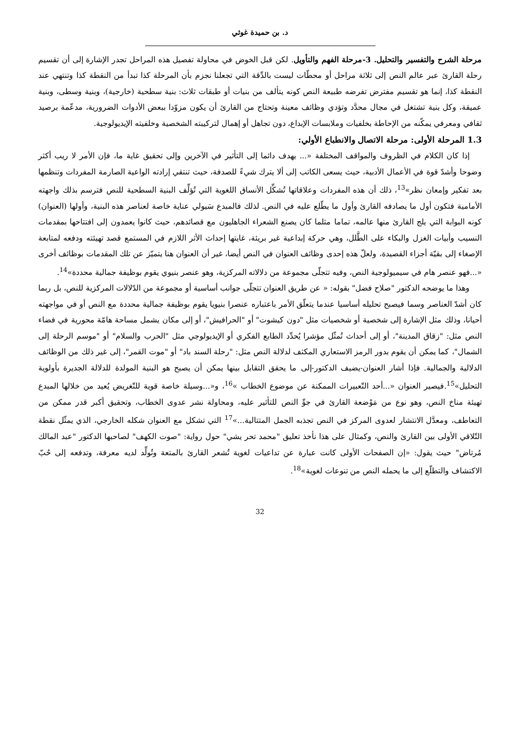د. بن حميدة غوثي
مرحلة الشرح والتفسير والتحليل. 3-مرحلة الفهم والتأويل. لكن قبل الخوض في محاولة تفصيل هذه المراحل تجدر الإشارة إلى أن تقسيم رحلة القارئ عبر عالم النص إلى ثلاثة مراحل أو محطّات ليست بالدِّقة التي تجعلنا نجزم بأن المرحلة كذا تبدأ من النقطة كذا وتنتهي عند النقطة كذا، إنما هو تقسيم مفترض تفرضه طبيعة النص كونه يتألف من بنيات أو طبقات ثلاث: بنية سطحية (خارجية)، وبنية وسطى، وبنية عميقة، وكل بنية تشتغل في مجال محدَّد وتؤدي وظائف معينة وتحتاج من القارئ أن يكون مزوّدا ببعض الأدوات الضرورية، مدعّمة برصيد ثقافي ومعرفي يمكّنه من الإحاطة بخلفيات وملابسات الإبداع، دون تجاهل أو إهمال لتركيبته الشخصية وخلفيته الإيديولوجية.
1.3 المرحلة الأولى: مرحلة الاتصال والانطباع الأولي:
إذا كان الكلام في الظروف والمواقف المختلفة «... يهدف دائما إلى التأثير في الآخرين وإلى تحقيق غاية ما، فإن الأمر لا ريب أكثر وضوحا وأشدّ قوة في الأعمال الأدبية، حيث يسعى الكاتب إلى ألا يترك شيءً للصدفة، حيث تنتقي إرادته الواعية الصارمة المفردات وتنظمها بعد تفكير وإمعان نظر»<sup>13</sup>، ذلك أن هذه المفردات وعلاقاتها تُشكِّل الأنساق اللغوية التي تُؤلِّف البنية السطحية للنص فترسم بذلك واجهته الأمامية فتكون أول ما يصادفه القارئ وأول ما يطّلع عليه في النص. لذلك فالمبدع سَيولي عناية خاصة لعناصر هذه البنية، وأولها (العنوان) كونه البوابة التي يلج القارئ منها عالمه، تماما مثلما كان يصنع الشعراء الجاهليون مع قصائدهم، حيث كانوا يعمدون إلى افتتاحها بمقدمات النسيب وأبيات الغزل والبكاء على الطَّلل، وهي حركة إبداعية غير بريئة، غايتها إحداث الأثر اللازم في المستمع قصد تهيئته ودفعه لمتابعة الإصغاء إلى بقيّة أجزاء القصيدة، ولعلّ هذه إحدى وظائف العنوان في النص أيضا، غير أن العنوان هنا يتميّز عن تلك المقدمات بوظائف أخرى «...فهو عنصر هام في سيميولوجية النص، وفيه تتجلّى مجموعة من دلالاته المركزية، وهو عنصر بنيوي يقوم بوظيفة جمالية محددة»<sup>14</sup>.
وهذا ما يوضحه الدكتور "صلاح فضل" بقوله: « عن طريق العنوان تتجلّى جوانب أساسية أو مجموعة من الدّلالات المركزية للنص، بل ربما كان أشدّ العناصر وسما فيصبح تحليله أساسيا عندما يتعلّق الأمر باعتباره عنصرا بنيويا يقوم بوظيفة جمالية محددة مع النص أو في مواجهته أحيانا، وذلك مثل الإشارة إلى شخصية أو شخصيات مثل "دون كيشوت" أو "الحرافيش"، أو إلى مكان يشمل مساحة هامّة محورية في فضاء النص مثل: "زقاق المدينة"، أو إلى أحداث تُمثّل مؤشرا يُحدِّد الطابع الفكري أو الإيديولوجي مثل "الحرب والسلام" أو "موسم الرحلة إلى الشمال"، كما يمكن أن يقوم بدور الرمز الاستعاري المكثف لدلالة النص مثل: "رحلة السند باد" أو "موت القمر"، إلى غير ذلك من الوظائف الدلالية والجمالية. فإذا أشار العنوان-يضيف الدكتور-إلى ما يحقق التقابل بينها يمكن أن يصبح هو البنية المولدة للدلالة الجديرة بأولوية التحليل»<sup>15</sup>.فيصير العنوان «...أحد التّعبيرات الممكنة عن موضوع الخطاب »<sup>16</sup>، و«...وسيلة خاصة قوية للتّغريض يُعيد من خلالها المبدع تهيئة مناخ النص، وهو نوع من مَوْضعة القارئ في جوِّ النص للتأثير عليه، ومحاولة نشر عدوى الخطاب، وتحقيق أكبر قدر ممكن من التعاطف، ومعدَّل الانتشار لعدوى المركز في النص تجذبه الجمل المتتالية...»<sup>17</sup> التي تشكل مع العنوان شكله الخارجي، الذي يمثّل نقطة التّلاقي الأولى بين القارئ والنص، وكمثال على هذا نأخذ تعليق "محمد تحر يشي" حول رواية: "صوت الكهف" لصاحبها الدكتور "عبد المالك مُرتاض" حيث يقول: «إن الصفحات الأولى كانت عبارة عن تداعيات لغوية تُشعر القارئ بالمتعة وتُولِّد لديه معرفة، وتدفعه إلى حُبّ الاكتشاف والتطلّع إلى ما يحمله النص من تنوعات لغوية»<sup>18</sup>.
32